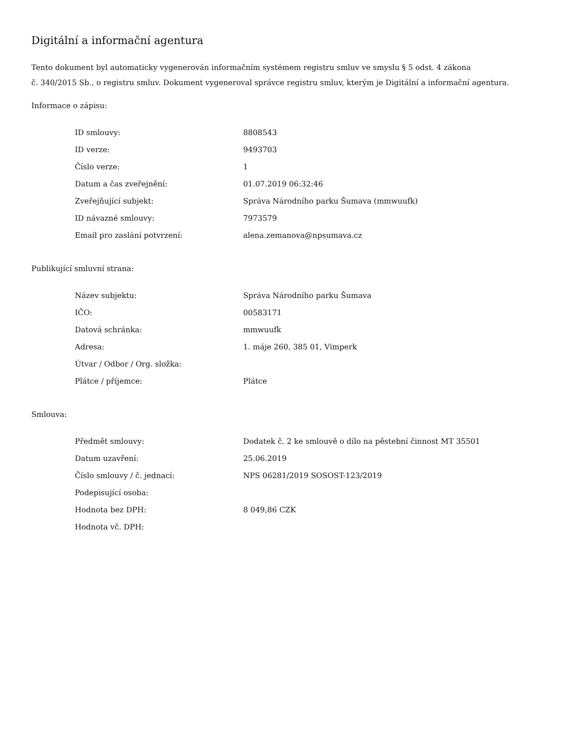Digitální a informační agentura
Tento dokument byl automaticky vygenerován informačním systémem registru smluv ve smyslu § 5 odst. 4 zákona
č. 340/2015 Sb., o registru smluv. Dokument vygeneroval správce registru smluv, kterým je Digitální a informační agentura.
Informace o zápisu:
| ID smlouvy: | 8808543 |
| ID verze: | 9493703 |
| Číslo verze: | 1 |
| Datum a čas zveřejnění: | 01.07.2019 06:32:46 |
| Zveřejňující subjekt: | Správa Národního parku Šumava (mmwuufk) |
| ID návazné smlouvy: | 7973579 |
| Email pro zaslání potvrzení: | alena.zemanova@npsumava.cz |
Publikující smluvní strana:
| Název subjektu: | Správa Národního parku Šumava |
| IČO: | 00583171 |
| Datová schránka: | mmwuufk |
| Adresa: | 1. máje 260, 385 01, Vimperk |
| Útvar / Odbor / Org. složka: | |
| Plátce / příjemce: | Plátce |
Smlouva:
| Předmět smlouvy: | Dodatek č. 2 ke smlouvě o dílo na pěstební činnost MT 35501 |
| Datum uzavření: | 25.06.2019 |
| Číslo smlouvy / č. jednací: | NPS 06281/2019 SOSOST-123/2019 |
| Podepisující osoba: | |
| Hodnota bez DPH: | 8 049,86 CZK |
| Hodnota vč. DPH: | |